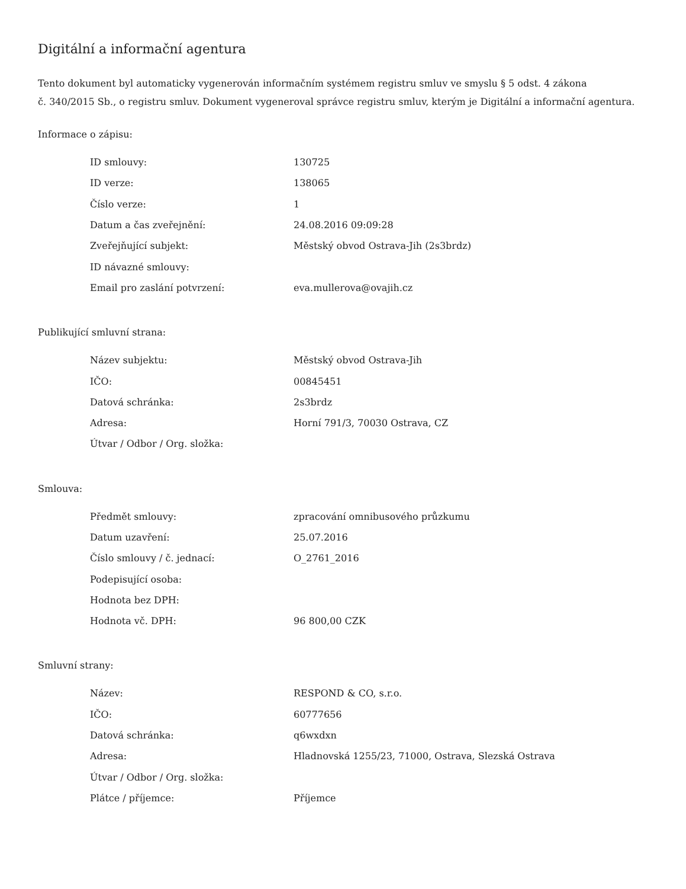Digitální a informační agentura
Tento dokument byl automaticky vygenerován informačním systémem registru smluv ve smyslu § 5 odst. 4 zákona
č. 340/2015 Sb., o registru smluv. Dokument vygeneroval správce registru smluv, kterým je Digitální a informační agentura.
Informace o zápisu:
| ID smlouvy: | 130725 |
| ID verze: | 138065 |
| Číslo verze: | 1 |
| Datum a čas zveřejnění: | 24.08.2016 09:09:28 |
| Zveřejňující subjekt: | Městský obvod Ostrava-Jih (2s3brdz) |
| ID návazné smlouvy: | |
| Email pro zaslání potvrzení: | eva.mullerova@ovajih.cz |
Publikující smluvní strana:
| Název subjektu: | Městský obvod Ostrava-Jih |
| IČO: | 00845451 |
| Datová schránka: | 2s3brdz |
| Adresa: | Horní 791/3, 70030 Ostrava, CZ |
| Útvar / Odbor / Org. složka: | |
Smlouva:
| Předmět smlouvy: | zpracování omnibusového průzkumu |
| Datum uzavření: | 25.07.2016 |
| Číslo smlouvy / č. jednací: | O_2761_2016 |
| Podepisující osoba: | |
| Hodnota bez DPH: | |
| Hodnota vč. DPH: | 96 800,00 CZK |
Smluvní strany:
| Název: | RESPOND & CO, s.r.o. |
| IČO: | 60777656 |
| Datová schránka: | q6wxdxn |
| Adresa: | Hladnovská 1255/23, 71000, Ostrava, Slezská Ostrava |
| Útvar / Odbor / Org. složka: | |
| Plátce / příjemce: | Příjemce |